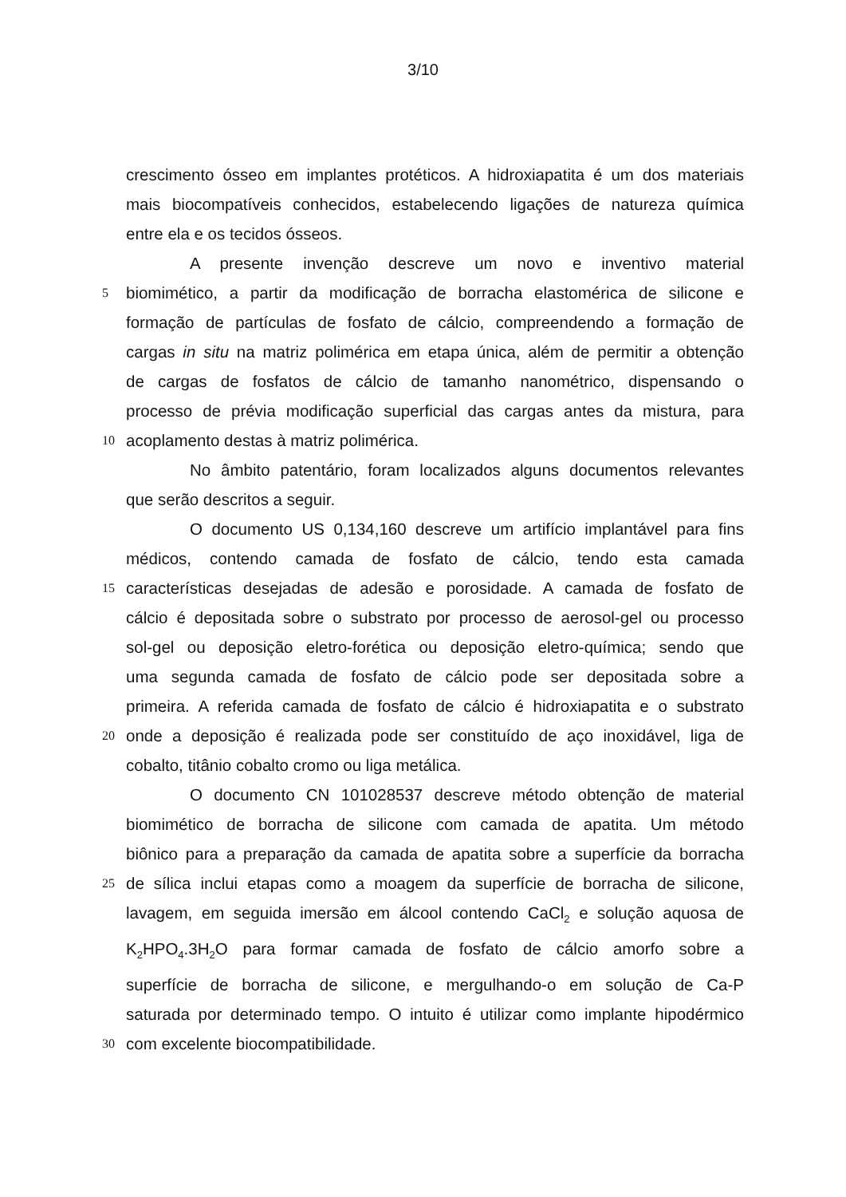3/10
crescimento ósseo em implantes protéticos. A hidroxiapatita é um dos materiais
mais biocompatíveis conhecidos, estabelecendo ligações de natureza química
entre ela e os tecidos ósseos.
A presente invenção descreve um novo e inventivo material
5
biomimético, a partir da modificação de borracha elastomérica de silicone e
formação de partículas de fosfato de cálcio, compreendendo a formação de
cargas in situ na matriz polimérica em etapa única, além de permitir a obtenção
de cargas de fosfatos de cálcio de tamanho nanométrico, dispensando o
processo de prévia modificação superficial das cargas antes da mistura, para
10
acoplamento destas à matriz polimérica.
No âmbito patentário, foram localizados alguns documentos relevantes
que serão descritos a seguir.
O documento US 0,134,160 descreve um artifício implantável para fins
médicos, contendo camada de fosfato de cálcio, tendo esta camada
15
características desejadas de adesão e porosidade. A camada de fosfato de
cálcio é depositada sobre o substrato por processo de aerosol-gel ou processo
sol-gel ou deposição eletro-forética ou deposição eletro-química; sendo que
uma segunda camada de fosfato de cálcio pode ser depositada sobre a
primeira. A referida camada de fosfato de cálcio é hidroxiapatita e o substrato
20
onde a deposição é realizada pode ser constituído de aço inoxidável, liga de
cobalto, titânio cobalto cromo ou liga metálica.
O documento CN 101028537 descreve método obtenção de material
biomimético de borracha de silicone com camada de apatita. Um método
biônico para a preparação da camada de apatita sobre a superfície da borracha
25
de sílica inclui etapas como a moagem da superfície de borracha de silicone,
lavagem, em seguida imersão em álcool contendo CaCl<sub>2</sub> e solução aquosa de
K<sub>2</sub>HPO<sub>4</sub>.3H<sub>2</sub>O para formar camada de fosfato de cálcio amorfo sobre a
superfície de borracha de silicone, e mergulhando-o em solução de Ca-P
saturada por determinado tempo. O intuito é utilizar como implante hipodérmico
30
com excelente biocompatibilidade.